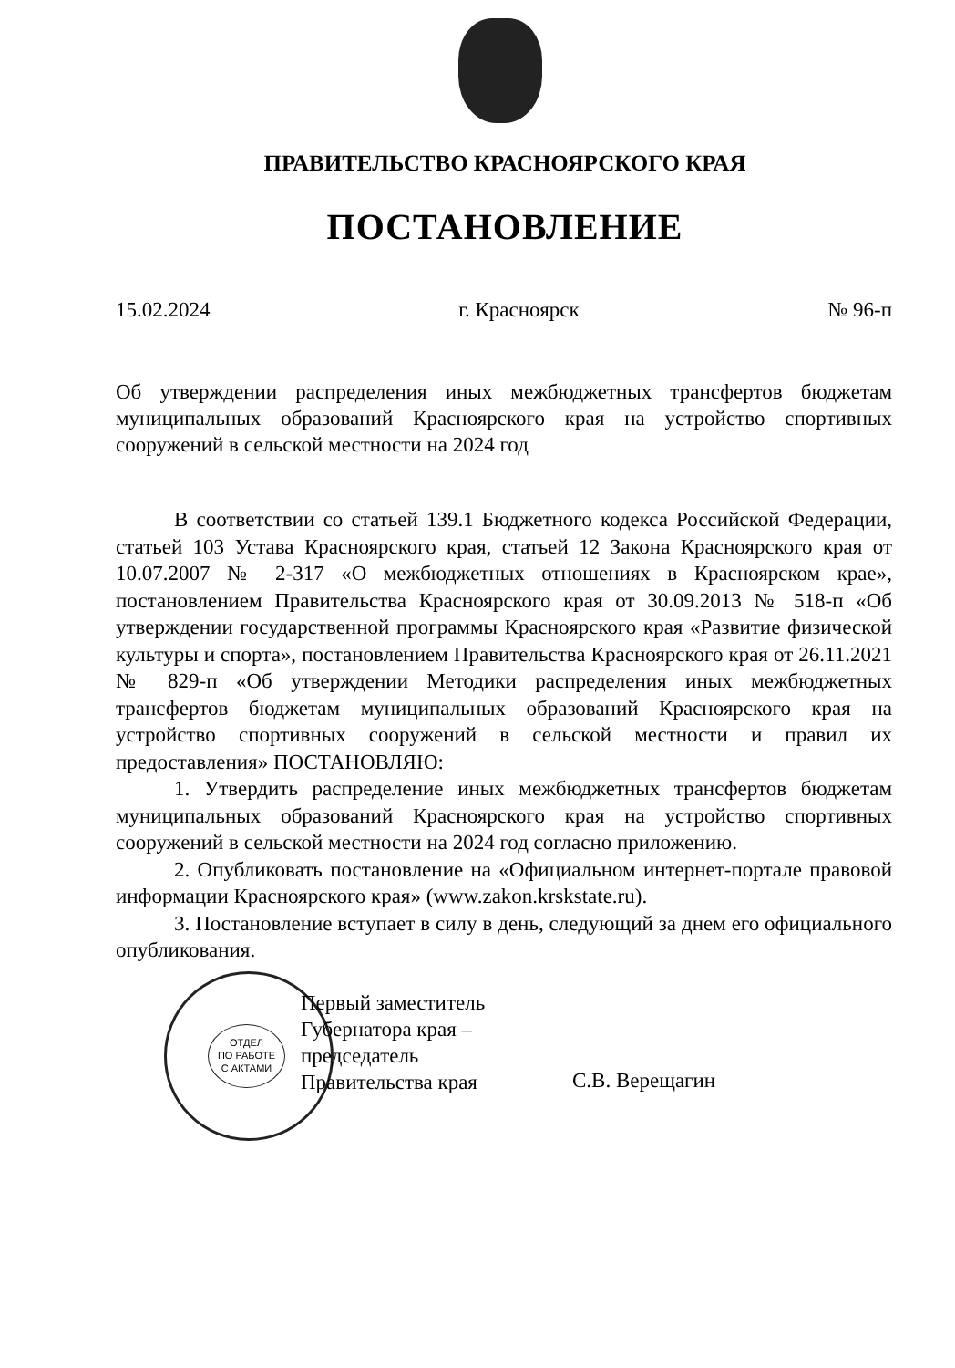ПРАВИТЕЛЬСТВО КРАСНОЯРСКОГО КРАЯ
ПОСТАНОВЛЕНИЕ
15.02.2024 г. Красноярск № 96-п
Об утверждении распределения иных межбюджетных трансфертов бюджетам муниципальных образований Красноярского края на устройство спортивных сооружений в сельской местности на 2024 год
В соответствии со статьей 139.1 Бюджетного кодекса Российской Федерации, статьей 103 Устава Красноярского края, статьей 12 Закона Красноярского края от 10.07.2007 № 2-317 «О межбюджетных отношениях в Красноярском крае», постановлением Правительства Красноярского края от 30.09.2013 № 518-п «Об утверждении государственной программы Красноярского края «Развитие физической культуры и спорта», постановлением Правительства Красноярского края от 26.11.2021 № 829-п «Об утверждении Методики распределения иных межбюджетных трансфертов бюджетам муниципальных образований Красноярского края на устройство спортивных сооружений в сельской местности и правил их предоставления» ПОСТАНОВЛЯЮ:
1. Утвердить распределение иных межбюджетных трансфертов бюджетам муниципальных образований Красноярского края на устройство спортивных сооружений в сельской местности на 2024 год согласно приложению.
2. Опубликовать постановление на «Официальном интернет-портале правовой информации Красноярского края» (www.zakon.krskstate.ru).
3. Постановление вступает в силу в день, следующий за днем его официального опубликования.
ОТДЕЛ
ПО РАБОТЕ
С АКТАМИ
Первый заместитель
Губернатора края –
председатель
Правительства края
С.В. Верещагин